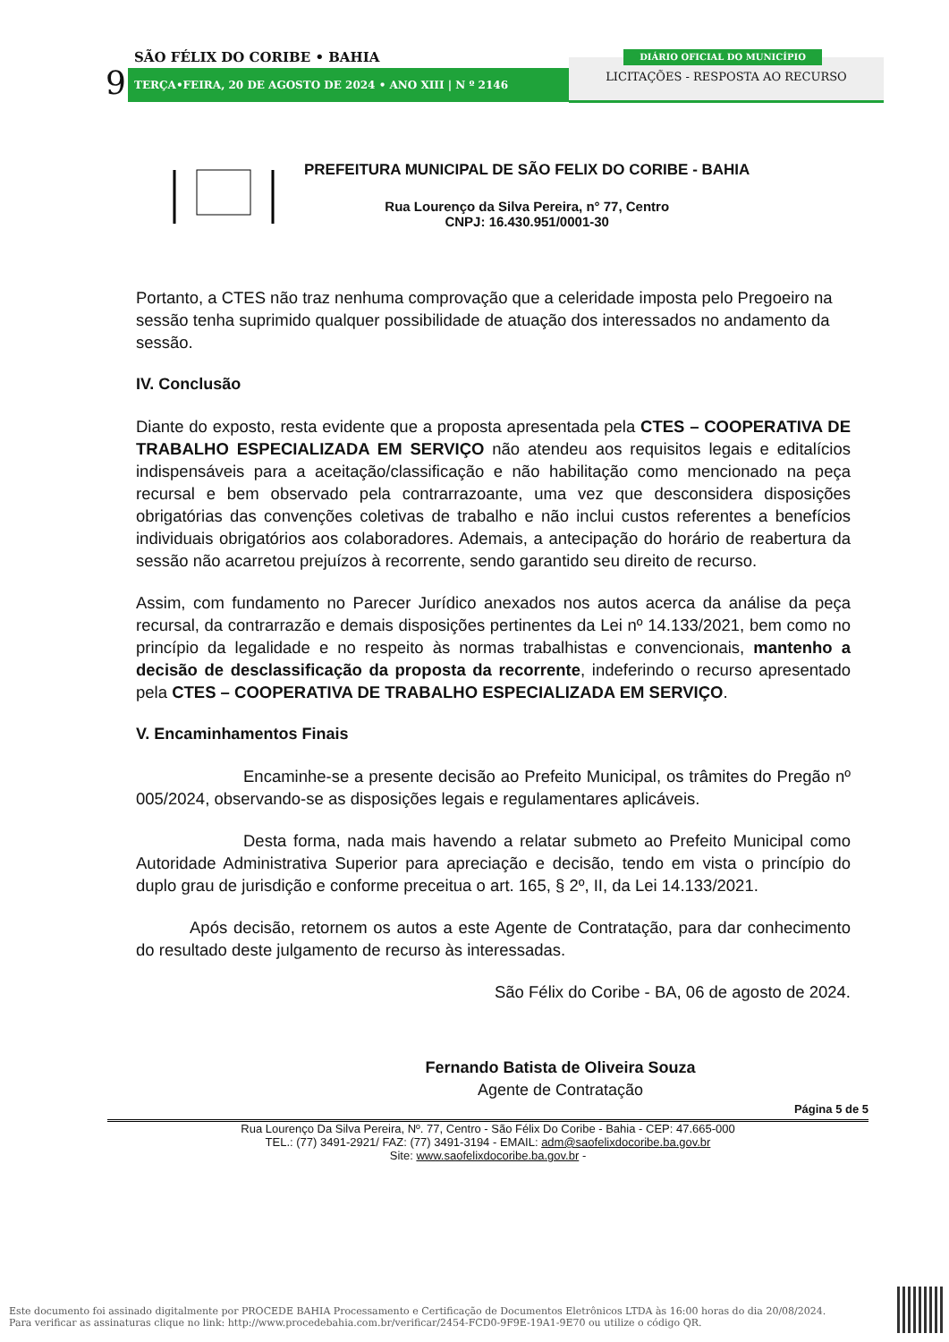SÃO FÉLIX DO CORIBE • BAHIA
9 TERÇA•FEIRA, 20 DE AGOSTO DE 2024 • ANO XIII | N º 2146
LICITAÇÕES - RESPOSTA AO RECURSO
DIÁRIO OFICIAL DO MUNICÍPIO
PREFEITURA MUNICIPAL DE SÃO FELIX DO CORIBE - BAHIA
Rua Lourenço da Silva Pereira, n° 77, Centro
CNPJ: 16.430.951/0001-30
Portanto, a CTES não traz nenhuma comprovação que a celeridade imposta pelo Pregoeiro na sessão tenha suprimido qualquer possibilidade de atuação dos interessados no andamento da sessão.
IV. Conclusão
Diante do exposto, resta evidente que a proposta apresentada pela CTES – COOPERATIVA DE TRABALHO ESPECIALIZADA EM SERVIÇO não atendeu aos requisitos legais e editalícios indispensáveis para a aceitação/classificação e não habilitação como mencionado na peça recursal e bem observado pela contrarrazoante, uma vez que desconsidera disposições obrigatórias das convenções coletivas de trabalho e não inclui custos referentes a benefícios individuais obrigatórios aos colaboradores. Ademais, a antecipação do horário de reabertura da sessão não acarretou prejuízos à recorrente, sendo garantido seu direito de recurso.
Assim, com fundamento no Parecer Jurídico anexados nos autos acerca da análise da peça recursal, da contrarrazão e demais disposições pertinentes da Lei nº 14.133/2021, bem como no princípio da legalidade e no respeito às normas trabalhistas e convencionais, mantenho a decisão de desclassificação da proposta da recorrente, indeferindo o recurso apresentado pela CTES – COOPERATIVA DE TRABALHO ESPECIALIZADA EM SERVIÇO.
V. Encaminhamentos Finais
Encaminhe-se a presente decisão ao Prefeito Municipal, os trâmites do Pregão nº 005/2024, observando-se as disposições legais e regulamentares aplicáveis.
Desta forma, nada mais havendo a relatar submeto ao Prefeito Municipal como Autoridade Administrativa Superior para apreciação e decisão, tendo em vista o princípio do duplo grau de jurisdição e conforme preceitua o art. 165, § 2º, II, da Lei 14.133/2021.
Após decisão, retornem os autos a este Agente de Contratação, para dar conhecimento do resultado deste julgamento de recurso às interessadas.
São Félix do Coribe - BA, 06 de agosto de 2024.
Fernando Batista de Oliveira Souza
Agente de Contratação
Página 5 de 5
Rua Lourenço Da Silva Pereira, Nº. 77, Centro - São Félix Do Coribe - Bahia - CEP: 47.665-000
TEL.: (77) 3491-2921/ FAZ: (77) 3491-3194 - EMAIL: adm@saofelixdocoribe.ba.gov.br
Site: www.saofelixdocoribe.ba.gov.br -
Este documento foi assinado digitalmente por PROCEDE BAHIA Processamento e Certificação de Documentos Eletrônicos LTDA às 16:00 horas do dia 20/08/2024.
Para verificar as assinaturas clique no link: http://www.procedebahia.com.br/verificar/2454-FCD0-9F9E-19A1-9E70 ou utilize o código QR.